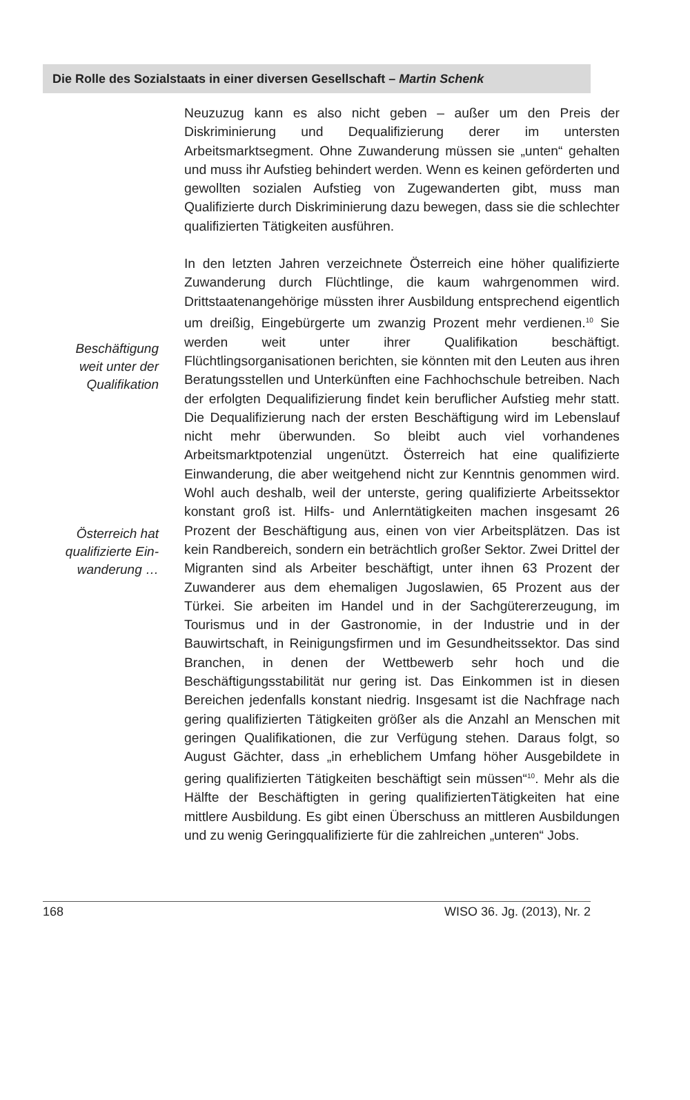Die Rolle des Sozialstaats in einer diversen Gesellschaft – Martin Schenk
Beschäftigung
weit unter der
Qualifikation
Österreich hat
qualifizierte Ein-
wanderung …
Neuzuzug kann es also nicht geben – außer um den Preis der Diskriminierung und Dequalifizierung derer im untersten Arbeitsmarktsegment. Ohne Zuwanderung müssen sie „unten“ gehalten und muss ihr Aufstieg behindert werden. Wenn es keinen geförderten und gewollten sozialen Aufstieg von Zugewanderten gibt, muss man Qualifizierte durch Diskriminierung dazu bewegen, dass sie die schlechter qualifizierten Tätigkeiten ausführen.
In den letzten Jahren verzeichnete Österreich eine höher qualifizierte Zuwanderung durch Flüchtlinge, die kaum wahrgenommen wird. Drittstaatenangehörige müssten ihrer Ausbildung entsprechend eigentlich um dreißig, Eingebürgerte um zwanzig Prozent mehr verdienen.<sup>10</sup> Sie werden weit unter ihrer Qualifikation beschäftigt. Flüchtlingsorganisationen berichten, sie könnten mit den Leuten aus ihren Beratungsstellen und Unterkünften eine Fachhochschule betreiben. Nach der erfolgten Dequalifizierung findet kein beruflicher Aufstieg mehr statt. Die Dequalifizierung nach der ersten Beschäftigung wird im Lebenslauf nicht mehr überwunden. So bleibt auch viel vorhandenes Arbeitsmarktpotenzial ungenützt. Österreich hat eine qualifizierte Einwanderung, die aber weitgehend nicht zur Kenntnis genommen wird. Wohl auch deshalb, weil der unterste, gering qualifizierte Arbeitssektor konstant groß ist. Hilfs- und Anlerntätigkeiten machen insgesamt 26 Prozent der Beschäftigung aus, einen von vier Arbeitsplätzen. Das ist kein Randbereich, sondern ein beträchtlich großer Sektor. Zwei Drittel der Migranten sind als Arbeiter beschäftigt, unter ihnen 63 Prozent der Zuwanderer aus dem ehemaligen Jugoslawien, 65 Prozent aus der Türkei. Sie arbeiten im Handel und in der Sachgütererzeugung, im Tourismus und in der Gastronomie, in der Industrie und in der Bauwirtschaft, in Reinigungsfirmen und im Gesundheitssektor. Das sind Branchen, in denen der Wettbewerb sehr hoch und die Beschäftigungsstabilität nur gering ist. Das Einkommen ist in diesen Bereichen jedenfalls konstant niedrig. Insgesamt ist die Nachfrage nach gering qualifizierten Tätigkeiten größer als die Anzahl an Menschen mit geringen Qualifikationen, die zur Verfügung stehen. Daraus folgt, so August Gächter, dass „in erheblichem Umfang höher Ausgebildete in gering qualifizierten Tätigkeiten beschäftigt sein müssen“<sup>10</sup>. Mehr als die Hälfte der Beschäftigten in gering qualifiziertenTätigkeiten hat eine mittlere Ausbildung. Es gibt einen Überschuss an mittleren Ausbildungen und zu wenig Geringqualifizierte für die zahlreichen „unteren“ Jobs.
168 WISO 36. Jg. (2013), Nr. 2